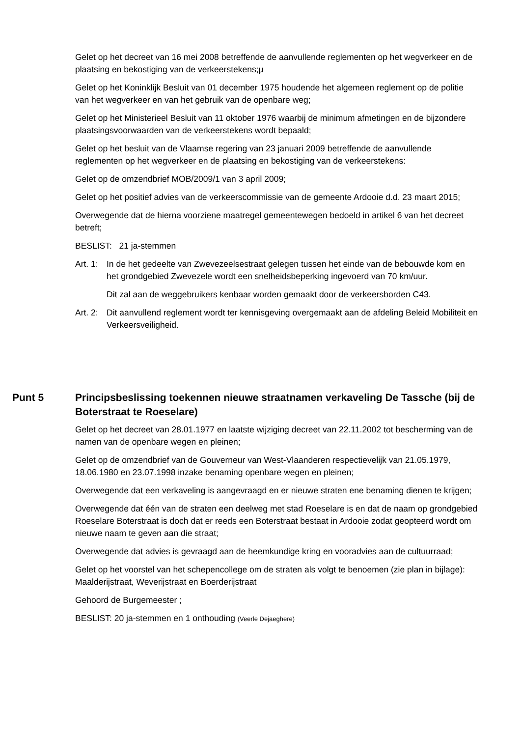Gelet op het decreet van 16 mei 2008 betreffende de aanvullende reglementen op het wegverkeer en de plaatsing en bekostiging van de verkeerstekens;µ
Gelet op het Koninklijk Besluit van 01 december 1975 houdende het algemeen reglement op de politie van het wegverkeer en van het gebruik van de openbare weg;
Gelet op het Ministerieel Besluit van 11 oktober 1976 waarbij de minimum afmetingen en de bijzondere plaatsingsvoorwaarden van de verkeerstekens wordt bepaald;
Gelet op het besluit van de Vlaamse regering van 23 januari 2009 betreffende de aanvullende reglementen op het wegverkeer en de plaatsing en bekostiging van de verkeerstekens:
Gelet op de omzendbrief MOB/2009/1 van 3 april 2009;
Gelet op het positief advies van de verkeerscommissie van de gemeente Ardooie d.d. 23 maart 2015;
Overwegende dat de hierna voorziene maatregel gemeentewegen bedoeld in artikel 6 van het decreet betreft;
BESLIST: 21 ja-stemmen
Art. 1:
In de het gedeelte van Zwevezeelsestraat gelegen tussen het einde van de bebouwde kom en het grondgebied Zwevezele wordt een snelheidsbeperking ingevoerd van 70 km/uur.
Dit zal aan de weggebruikers kenbaar worden gemaakt door de verkeersborden C43.
Art. 2:
Dit aanvullend reglement wordt ter kennisgeving overgemaakt aan de afdeling Beleid Mobiliteit en Verkeersveiligheid.
Punt 5 Principsbeslissing toekennen nieuwe straatnamen verkaveling De Tassche (bij de Boterstraat te Roeselare)
Gelet op het decreet van 28.01.1977 en laatste wijziging decreet van 22.11.2002 tot bescherming van de namen van de openbare wegen en pleinen;
Gelet op de omzendbrief van de Gouverneur van West-Vlaanderen respectievelijk van 21.05.1979, 18.06.1980 en 23.07.1998 inzake benaming openbare wegen en pleinen;
Overwegende dat een verkaveling is aangevraagd en er nieuwe straten ene benaming dienen te krijgen;
Overwegende dat één van de straten een deelweg met stad Roeselare is en dat de naam op grondgebied Roeselare Boterstraat is doch dat er reeds een Boterstraat bestaat in Ardooie zodat geopteerd wordt om nieuwe naam te geven aan die straat;
Overwegende dat advies is gevraagd aan de heemkundige kring en vooradvies aan de cultuurraad;
Gelet op het voorstel van het schepencollege om de straten als volgt te benoemen (zie plan in bijlage): Maalderijstraat, Weverijstraat en Boerderijstraat
Gehoord de Burgemeester ;
BESLIST: 20 ja-stemmen en 1 onthouding (Veerle Dejaeghere)